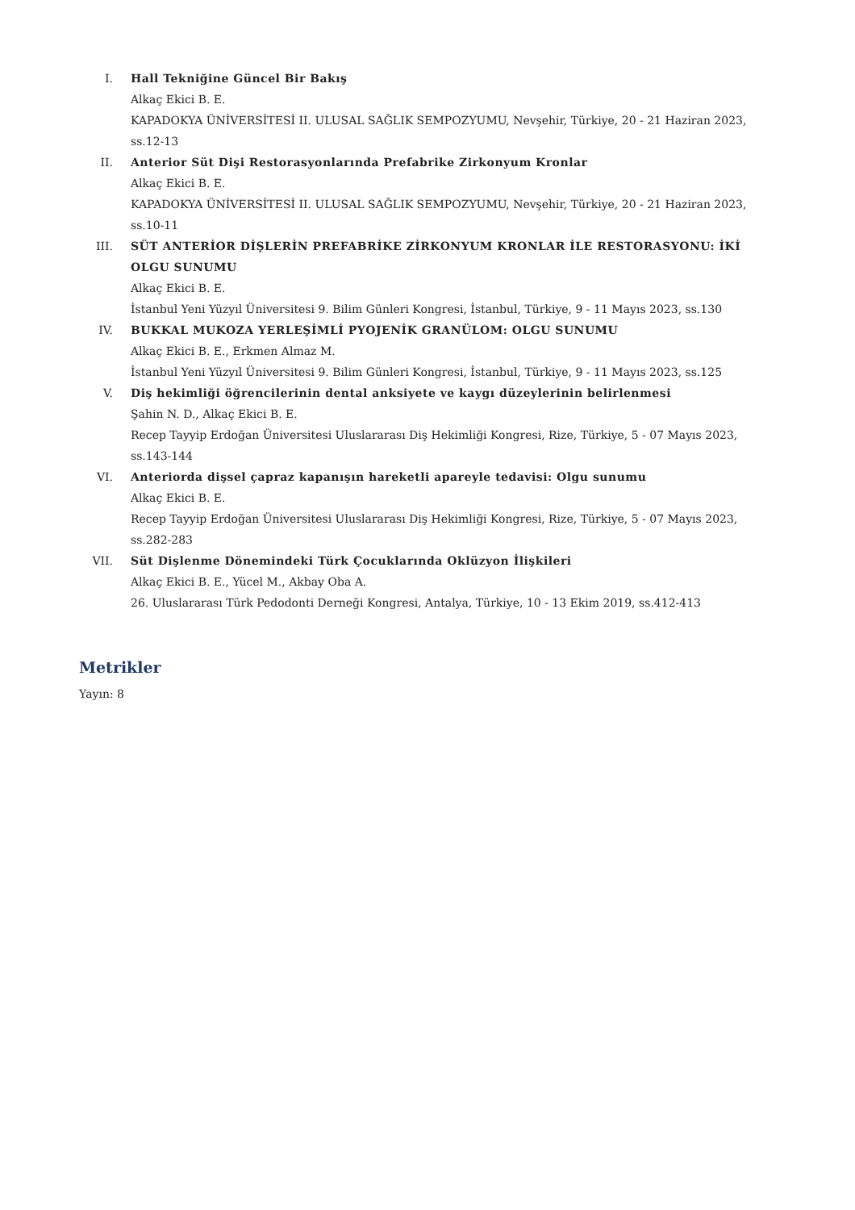I. Hall Tekniğine Güncel Bir Bakış
Alkaç Ekici B. E.
KAPADOKYA ÜNİVERSİTESİ II. ULUSAL SAĞLIK SEMPOZYUMU, Nevşehir, Türkiye, 20 - 21 Haziran 2023, ss.12-13
II. Anterior Süt Dişi Restorasyonlarında Prefabrike Zirkonyum Kronlar
Alkaç Ekici B. E.
KAPADOKYA ÜNİVERSİTESİ II. ULUSAL SAĞLIK SEMPOZYUMU, Nevşehir, Türkiye, 20 - 21 Haziran 2023, ss.10-11
III. SÜT ANTERİOR DİŞLERİN PREFABRİKE ZİRKONYUM KRONLAR İLE RESTORASYONU: İKİ OLGU SUNUMU
Alkaç Ekici B. E.
İstanbul Yeni Yüzyıl Üniversitesi 9. Bilim Günleri Kongresi, İstanbul, Türkiye, 9 - 11 Mayıs 2023, ss.130
IV. BUKKAL MUKOZA YERLEŞİMLİ PYOJENİK GRANÜLOM: OLGU SUNUMU
Alkaç Ekici B. E., Erkmen Almaz M.
İstanbul Yeni Yüzyıl Üniversitesi 9. Bilim Günleri Kongresi, İstanbul, Türkiye, 9 - 11 Mayıs 2023, ss.125
V. Diş hekimliği öğrencilerinin dental anksiyete ve kaygı düzeylerinin belirlenmesi
Şahin N. D., Alkaç Ekici B. E.
Recep Tayyip Erdoğan Üniversitesi Uluslararası Diş Hekimliği Kongresi, Rize, Türkiye, 5 - 07 Mayıs 2023, ss.143-144
VI. Anteriorda dişsel çapraz kapanışın hareketli apareyle tedavisi: Olgu sunumu
Alkaç Ekici B. E.
Recep Tayyip Erdoğan Üniversitesi Uluslararası Diş Hekimliği Kongresi, Rize, Türkiye, 5 - 07 Mayıs 2023, ss.282-283
VII. Süt Dişlenme Dönemindeki Türk Çocuklarında Oklüzyon İlişkileri
Alkaç Ekici B. E., Yücel M., Akbay Oba A.
26. Uluslararası Türk Pedodonti Derneği Kongresi, Antalya, Türkiye, 10 - 13 Ekim 2019, ss.412-413
Metrikler
Yayın: 8